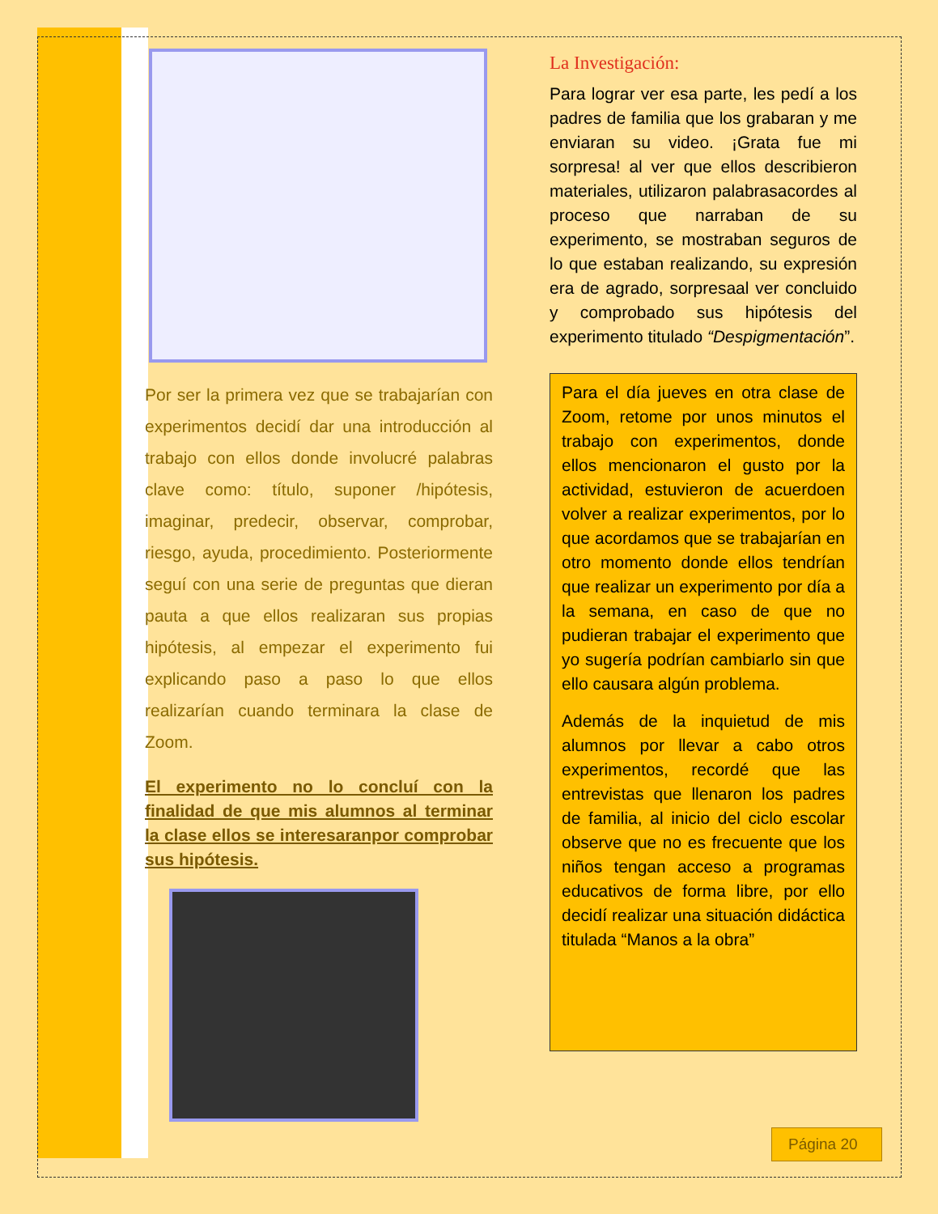Por ser la primera vez que se trabajarían con experimentos decidí dar una introducción al trabajo con ellos donde involucré palabras clave como: título, suponer /hipótesis, imaginar, predecir, observar, comprobar, riesgo, ayuda, procedimiento. Posteriormente seguí con una serie de preguntas que dieran pauta a que ellos realizaran sus propias hipótesis, al empezar el experimento fui explicando paso a paso lo que ellos realizarían cuando terminara la clase de Zoom.
El experimento no lo concluí con la finalidad de que mis alumnos al terminar la clase ellos se interesaranpor comprobar sus hipótesis.
La Investigación:
Para lograr ver esa parte, les pedí a los padres de familia que los grabaran y me enviaran su video. ¡Grata fue mi sorpresa! al ver que ellos describieron materiales, utilizaron palabrasacordes al proceso que narraban de su experimento, se mostraban seguros de lo que estaban realizando, su expresión era de agrado, sorpresaal ver concluido y comprobado sus hipótesis del experimento titulado “Despigmentación”.
Para el día jueves en otra clase de Zoom, retome por unos minutos el trabajo con experimentos, donde ellos mencionaron el gusto por la actividad, estuvieron de acuerdoen volver a realizar experimentos, por lo que acordamos que se trabajarían en otro momento donde ellos tendrían que realizar un experimento por día a la semana, en caso de que no pudieran trabajar el experimento que yo sugería podrían cambiarlo sin que ello causara algún problema.
Además de la inquietud de mis alumnos por llevar a cabo otros experimentos, recordé que las entrevistas que llenaron los padres de familia, al inicio del ciclo escolar observe que no es frecuente que los niños tengan acceso a programas educativos de forma libre, por ello decidí realizar una situación didáctica titulada “Manos a la obra”
Página 20